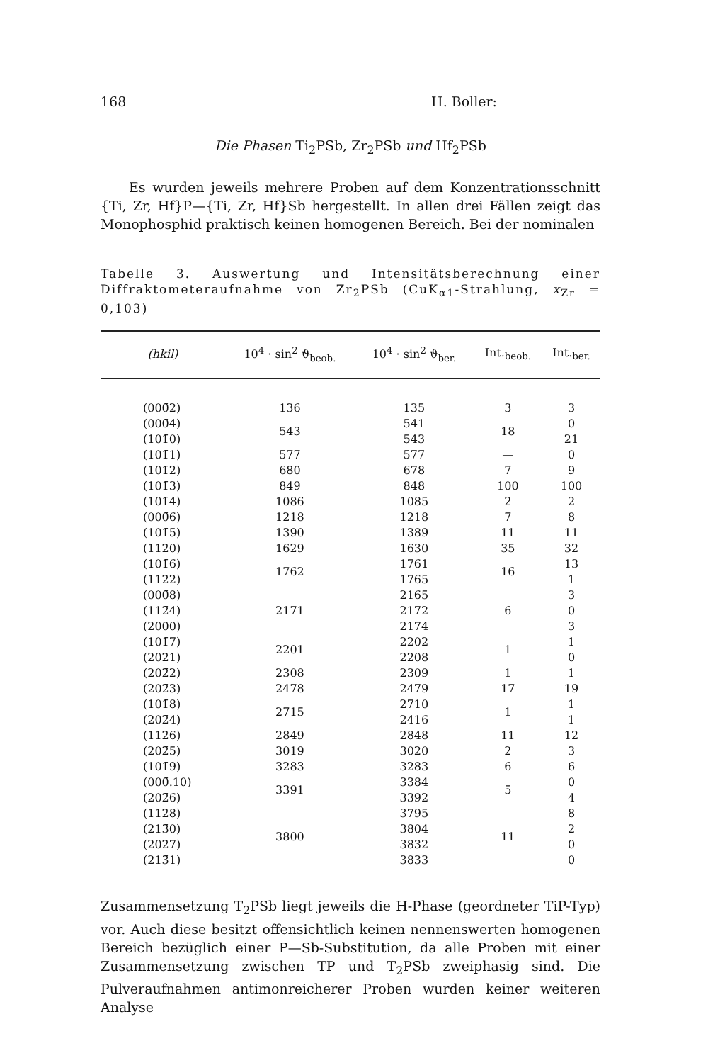168 H. Boller:
Die Phasen Ti<sub>2</sub>PSb, Zr<sub>2</sub>PSb und Hf<sub>2</sub>PSb
Es wurden jeweils mehrere Proben auf dem Konzentrationsschnitt {Ti, Zr, Hf}P—{Ti, Zr, Hf}Sb hergestellt. In allen drei Fällen zeigt das Monophosphid praktisch keinen homogenen Bereich. Bei der nominalen
Tabelle 3. Auswertung und Intensitätsberechnung einer Diffraktometeraufnahme von Zr<sub>2</sub>PSb (CuK<sub>α1</sub>-Strahlung, x<sub>Zr</sub> = 0,103)
| (hkil) | 10<sup>4</sup> · sin<sup>2</sup> ϑ<sub>beob.</sub> | 10<sup>4</sup> · sin<sup>2</sup> ϑ<sub>ber.</sub> | Int.<sub>beob.</sub> | Int.<sub>ber.</sub> |
| --- | --- | --- | --- | --- |
| (000̄2) | 136 | 135 | 3 | 3 |
| (000̄4) (101̄0) | 543 | 541 543 | 18 | 0 21 |
| (101̄1) | 577 | 577 | — | 0 |
| (101̄2) | 680 | 678 | 7 | 9 |
| (101̄3) | 849 | 848 | 100 | 100 |
| (101̄4) | 1086 | 1085 | 2 | 2 |
| (000̄6) | 1218 | 1218 | 7 | 8 |
| (101̄5) | 1390 | 1389 | 11 | 11 |
| (112̄0) | 1629 | 1630 | 35 | 32 |
| (101̄6) (112̄2) | 1762 | 1761 1765 | 16 | 13 1 |
| (000̄8) (112̄4) (200̄0) | 2171 | 2165 2172 2174 | 6 | 3 0 3 |
| (101̄7) (202̄1) | 2201 | 2202 2208 | 1 | 1 0 |
| (202̄2) | 2308 | 2309 | 1 | 1 |
| (202̄3) | 2478 | 2479 | 17 | 19 |
| (101̄8) (202̄4) | 2715 | 2710 2416 | 1 | 1 1 |
| (112̄6) | 2849 | 2848 | 11 | 12 |
| (202̄5) | 3019 | 3020 | 2 | 3 |
| (101̄9) | 3283 | 3283 | 6 | 6 |
| (000̄.10) (202̄6) | 3391 | 3384 3392 | 5 | 0 4 |
| (112̄8) (213̄0) (202̄7) (213̄1) | 3800 | 3795 3804 3832 3833 | 11 | 8 2 0 0 |
Zusammensetzung T<sub>2</sub>PSb liegt jeweils die H-Phase (geordneter TiP-Typ) vor. Auch diese besitzt offensichtlich keinen nennenswerten homogenen Bereich bezüglich einer P—Sb-Substitution, da alle Proben mit einer Zusammensetzung zwischen TP und T<sub>2</sub>PSb zweiphasig sind. Die Pulveraufnahmen antimonreicherer Proben wurden keiner weiteren Analyse